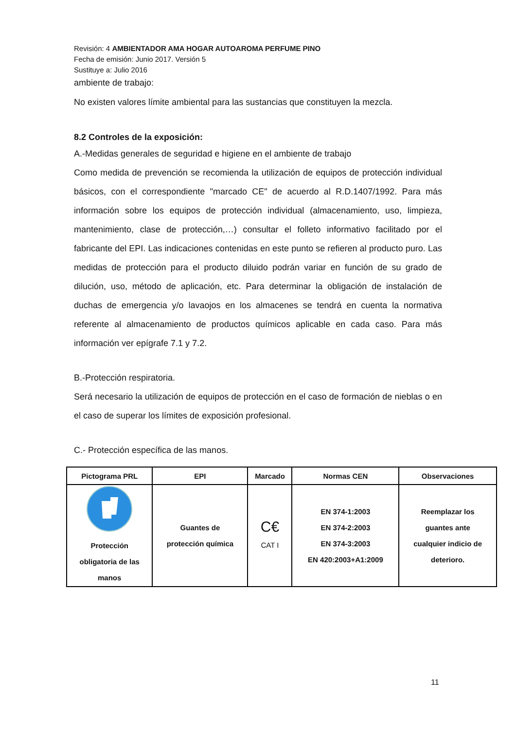Revisión: 4 AMBIENTADOR AMA HOGAR AUTOAROMA PERFUME PINO
Fecha de emisión: Junio 2017. Versión 5
Sustituye a: Julio 2016
ambiente de trabajo:
No existen valores límite ambiental para las sustancias que constituyen la mezcla.
8.2 Controles de la exposición:
A.-Medidas generales de seguridad e higiene en el ambiente de trabajo
Como medida de prevención se recomienda la utilización de equipos de protección individual básicos, con el correspondiente "marcado CE" de acuerdo al R.D.1407/1992. Para más información sobre los equipos de protección individual (almacenamiento, uso, limpieza, mantenimiento, clase de protección,…) consultar el folleto informativo facilitado por el fabricante del EPI. Las indicaciones contenidas en este punto se refieren al producto puro. Las medidas de protección para el producto diluido podrán variar en función de su grado de dilución, uso, método de aplicación, etc. Para determinar la obligación de instalación de duchas de emergencia y/o lavaojos en los almacenes se tendrá en cuenta la normativa referente al almacenamiento de productos químicos aplicable en cada caso. Para más información ver epígrafe 7.1 y 7.2.
B.-Protección respiratoria.
Será necesario la utilización de equipos de protección en el caso de formación de nieblas o en el caso de superar los límites de exposición profesional.
C.- Protección específica de las manos.
| Pictograma PRL | EPI | Marcado | Normas CEN | Observaciones |
| --- | --- | --- | --- | --- |
| Protección obligatoria de las manos | Guantes de protección química | C€ CAT I | EN 374-1:2003 EN 374-2:2003 EN 374-3:2003 EN 420:2003+A1:2009 | Reemplazar los guantes ante cualquier indicio de deterioro. |
11